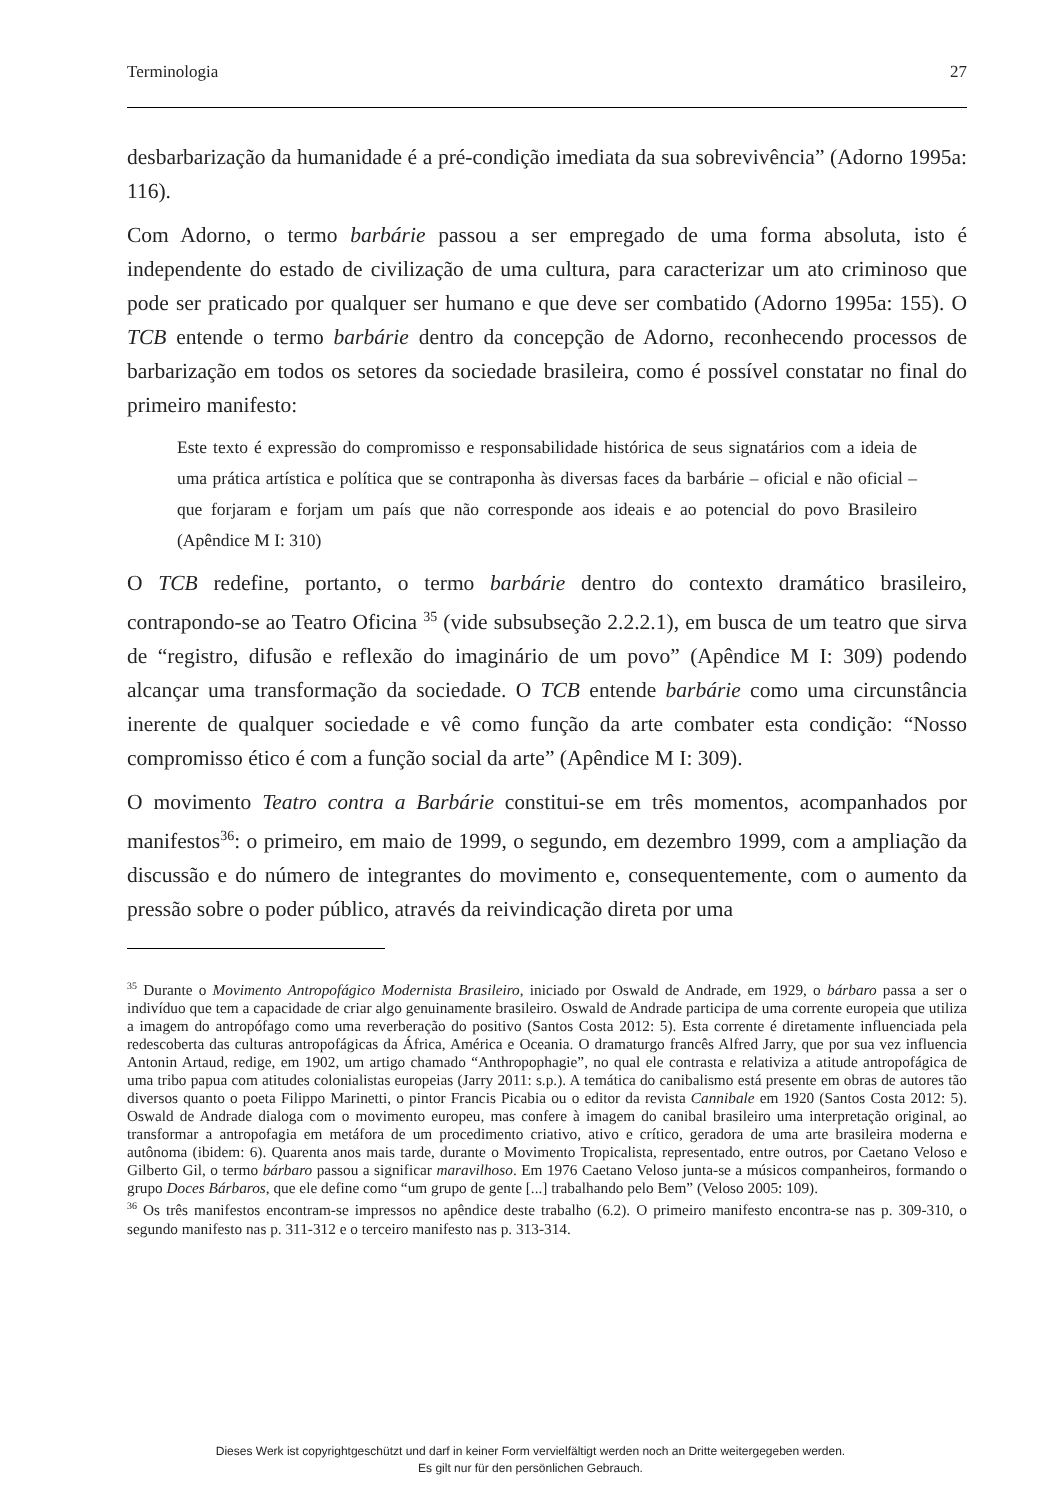Terminologia 27
desbarbarização da humanidade é a pré-condição imediata da sua sobrevivência” (Adorno 1995a: 116).
Com Adorno, o termo barbárie passou a ser empregado de uma forma absoluta, isto é independente do estado de civilização de uma cultura, para caracterizar um ato criminoso que pode ser praticado por qualquer ser humano e que deve ser combatido (Adorno 1995a: 155). O TCB entende o termo barbárie dentro da concepção de Adorno, reconhecendo processos de barbarização em todos os setores da sociedade brasileira, como é possível constatar no final do primeiro manifesto:
Este texto é expressão do compromisso e responsabilidade histórica de seus signatários com a ideia de uma prática artística e política que se contraponha às diversas faces da barbárie – oficial e não oficial – que forjaram e forjam um país que não corresponde aos ideais e ao potencial do povo Brasileiro (Apêndice M I: 310)
O TCB redefine, portanto, o termo barbárie dentro do contexto dramático brasileiro, contrapondo-se ao Teatro Oficina <sup>35</sup> (vide subsubseção 2.2.2.1), em busca de um teatro que sirva de “registro, difusão e reflexão do imaginário de um povo” (Apêndice M I: 309) podendo alcançar uma transformação da sociedade. O TCB entende barbárie como uma circunstância inerente de qualquer sociedade e vê como função da arte combater esta condição: “Nosso compromisso ético é com a função social da arte” (Apêndice M I: 309).
O movimento Teatro contra a Barbárie constitui-se em três momentos, acompanhados por manifestos<sup>36</sup>: o primeiro, em maio de 1999, o segundo, em dezembro 1999, com a ampliação da discussão e do número de integrantes do movimento e, consequentemente, com o aumento da pressão sobre o poder público, através da reivindicação direta por uma
<sup>35</sup> Durante o Movimento Antropofágico Modernista Brasileiro, iniciado por Oswald de Andrade, em 1929, o bárbaro passa a ser o indivíduo que tem a capacidade de criar algo genuinamente brasileiro. Oswald de Andrade participa de uma corrente europeia que utiliza a imagem do antropófago como uma reverberação do positivo (Santos Costa 2012: 5). Esta corrente é diretamente influenciada pela redescoberta das culturas antropofágicas da África, América e Oceania. O dramaturgo francês Alfred Jarry, que por sua vez influencia Antonin Artaud, redige, em 1902, um artigo chamado “Anthropophagie”, no qual ele contrasta e relativiza a atitude antropofágica de uma tribo papua com atitudes colonialistas europeias (Jarry 2011: s.p.). A temática do canibalismo está presente em obras de autores tão diversos quanto o poeta Filippo Marinetti, o pintor Francis Picabia ou o editor da revista Cannibale em 1920 (Santos Costa 2012: 5). Oswald de Andrade dialoga com o movimento europeu, mas confere à imagem do canibal brasileiro uma interpretação original, ao transformar a antropofagia em metáfora de um procedimento criativo, ativo e crítico, geradora de uma arte brasileira moderna e autônoma (ibidem: 6). Quarenta anos mais tarde, durante o Movimento Tropicalista, representado, entre outros, por Caetano Veloso e Gilberto Gil, o termo bárbaro passou a significar maravilhoso. Em 1976 Caetano Veloso junta-se a músicos companheiros, formando o grupo Doces Bárbaros, que ele define como “um grupo de gente [...] trabalhando pelo Bem” (Veloso 2005: 109).
<sup>36</sup> Os três manifestos encontram-se impressos no apêndice deste trabalho (6.2). O primeiro manifesto encontra-se nas p. 309-310, o segundo manifesto nas p. 311-312 e o terceiro manifesto nas p. 313-314.
Dieses Werk ist copyrightgeschützt und darf in keiner Form vervielfältigt werden noch an Dritte weitergegeben werden.
Es gilt nur für den persönlichen Gebrauch.